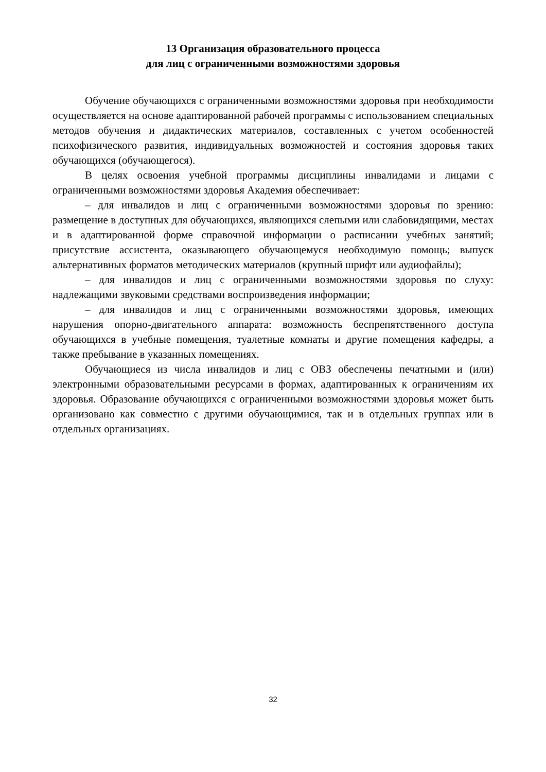13 Организация образовательного процесса
для лиц с ограниченными возможностями здоровья
Обучение обучающихся с ограниченными возможностями здоровья при необходимости осуществляется на основе адаптированной рабочей программы с использованием специальных методов обучения и дидактических материалов, составленных с учетом особенностей психофизического развития, индивидуальных возможностей и состояния здоровья таких обучающихся (обучающегося).
В целях освоения учебной программы дисциплины инвалидами и лицами с ограниченными возможностями здоровья Академия обеспечивает:
– для инвалидов и лиц с ограниченными возможностями здоровья по зрению: размещение в доступных для обучающихся, являющихся слепыми или слабовидящими, местах и в адаптированной форме справочной информации о расписании учебных занятий; присутствие ассистента, оказывающего обучающемуся необходимую помощь; выпуск альтернативных форматов методических материалов (крупный шрифт или аудиофайлы);
– для инвалидов и лиц с ограниченными возможностями здоровья по слуху: надлежащими звуковыми средствами воспроизведения информации;
– для инвалидов и лиц с ограниченными возможностями здоровья, имеющих нарушения опорно-двигательного аппарата: возможность беспрепятственного доступа обучающихся в учебные помещения, туалетные комнаты и другие помещения кафедры, а также пребывание в указанных помещениях.
Обучающиеся из числа инвалидов и лиц с ОВЗ обеспечены печатными и (или) электронными образовательными ресурсами в формах, адаптированных к ограничениям их здоровья. Образование обучающихся с ограниченными возможностями здоровья может быть организовано как совместно с другими обучающимися, так и в отдельных группах или в отдельных организациях.
32